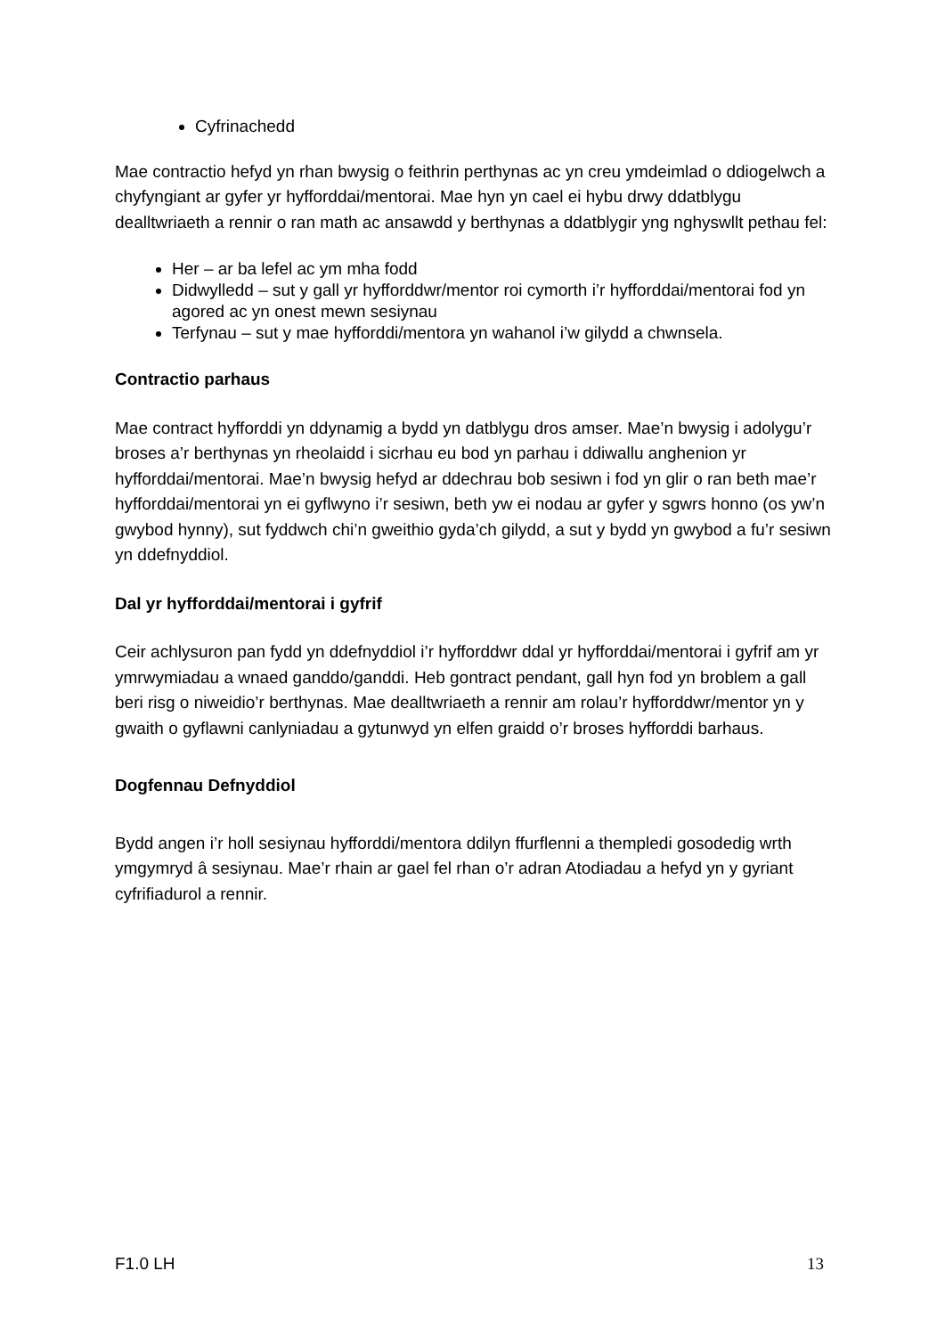Cyfrinachedd
Mae contractio hefyd yn rhan bwysig o feithrin perthynas ac yn creu ymdeimlad o ddiogelwch a chyfyngiant ar gyfer yr hyfforddai/mentorai. Mae hyn yn cael ei hybu drwy ddatblygu dealltwriaeth a rennir o ran math ac ansawdd y berthynas a ddatblygir yng nghyswllt pethau fel:
Her – ar ba lefel ac ym mha fodd
Didwylledd – sut y gall yr hyfforddwr/mentor roi cymorth i’r hyfforddai/mentorai fod yn agored ac yn onest mewn sesiynau
Terfynau – sut y mae hyfforddi/mentora yn wahanol i’w gilydd a chwnsela.
Contractio parhaus
Mae contract hyfforddi yn ddynamig a bydd yn datblygu dros amser. Mae’n bwysig i adolygu’r broses a’r berthynas yn rheolaidd i sicrhau eu bod yn parhau i ddiwallu anghenion yr hyfforddai/mentorai. Mae’n bwysig hefyd ar ddechrau bob sesiwn i fod yn glir o ran beth mae’r hyfforddai/mentorai yn ei gyflwyno i’r sesiwn, beth yw ei nodau ar gyfer y sgwrs honno (os yw’n gwybod hynny), sut fyddwch chi’n gweithio gyda’ch gilydd, a sut y bydd yn gwybod a fu’r sesiwn yn ddefnyddiol.
Dal yr hyfforddai/mentorai i gyfrif
Ceir achlysuron pan fydd yn ddefnyddiol i’r hyfforddwr ddal yr hyfforddai/mentorai i gyfrif am yr ymrwymiadau a wnaed ganddo/ganddi. Heb gontract pendant, gall hyn fod yn broblem a gall beri risg o niweidio’r berthynas. Mae dealltwriaeth a rennir am rolau’r hyfforddwr/mentor yn y gwaith o gyflawni canlyniadau a gytunwyd yn elfen graidd o’r broses hyfforddi barhaus.
Dogfennau Defnyddiol
Bydd angen i’r holl sesiynau hyfforddi/mentora ddilyn ffurflenni a thempledi gosodedig wrth ymgymryd â sesiynau. Mae’r rhain ar gael fel rhan o’r adran Atodiadau a hefyd yn y gyriant cyfrifiadurol a rennir.
F1.0 LH 13